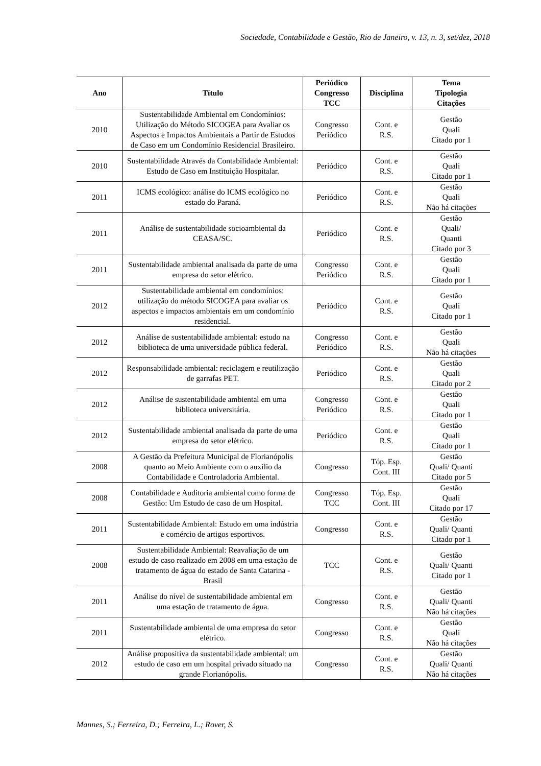Sociedade, Contabilidade e Gestão, Rio de Janeiro, v. 13, n. 3, set/dez, 2018
| Ano | Título | Periódico Congresso TCC | Disciplina | Tema Tipologia Citações |
| --- | --- | --- | --- | --- |
| 2010 | Sustentabilidade Ambiental em Condomínios: Utilização do Método SICOGEA para Avaliar os Aspectos e Impactos Ambientais a Partir de Estudos de Caso em um Condomínio Residencial Brasileiro. | Congresso Periódico | Cont. e R.S. | Gestão Quali Citado por 1 |
| 2010 | Sustentabilidade Através da Contabilidade Ambiental: Estudo de Caso em Instituição Hospitalar. | Periódico | Cont. e R.S. | Gestão Quali Citado por 1 |
| 2011 | ICMS ecológico: análise do ICMS ecológico no estado do Paraná. | Periódico | Cont. e R.S. | Gestão Quali Não há citações |
| 2011 | Análise de sustentabilidade socioambiental da CEASA/SC. | Periódico | Cont. e R.S. | Gestão Quali/ Quanti Citado por 3 |
| 2011 | Sustentabilidade ambiental analisada da parte de uma empresa do setor elétrico. | Congresso Periódico | Cont. e R.S. | Gestão Quali Citado por 1 |
| 2012 | Sustentabilidade ambiental em condomínios: utilização do método SICOGEA para avaliar os aspectos e impactos ambientais em um condomínio residencial. | Periódico | Cont. e R.S. | Gestão Quali Citado por 1 |
| 2012 | Análise de sustentabilidade ambiental: estudo na biblioteca de uma universidade pública federal. | Congresso Periódico | Cont. e R.S. | Gestão Quali Não há citações |
| 2012 | Responsabilidade ambiental: reciclagem e reutilização de garrafas PET. | Periódico | Cont. e R.S. | Gestão Quali Citado por 2 |
| 2012 | Análise de sustentabilidade ambiental em uma biblioteca universitária. | Congresso Periódico | Cont. e R.S. | Gestão Quali Citado por 1 |
| 2012 | Sustentabilidade ambiental analisada da parte de uma empresa do setor elétrico. | Periódico | Cont. e R.S. | Gestão Quali Citado por 1 |
| 2008 | A Gestão da Prefeitura Municipal de Florianópolis quanto ao Meio Ambiente com o auxílio da Contabilidade e Controladoria Ambiental. | Congresso | Tóp. Esp. Cont. III | Gestão Quali/ Quanti Citado por 5 |
| 2008 | Contabilidade e Auditoria ambiental como forma de Gestão: Um Estudo de caso de um Hospital. | Congresso TCC | Tóp. Esp. Cont. III | Gestão Quali Citado por 17 |
| 2011 | Sustentabilidade Ambiental: Estudo em uma indústria e comércio de artigos esportivos. | Congresso | Cont. e R.S. | Gestão Quali/ Quanti Citado por 1 |
| 2008 | Sustentabilidade Ambiental: Reavaliação de um estudo de caso realizado em 2008 em uma estação de tratamento de água do estado de Santa Catarina - Brasil | TCC | Cont. e R.S. | Gestão Quali/ Quanti Citado por 1 |
| 2011 | Análise do nível de sustentabilidade ambiental em uma estação de tratamento de água. | Congresso | Cont. e R.S. | Gestão Quali/ Quanti Não há citações |
| 2011 | Sustentabilidade ambiental de uma empresa do setor elétrico. | Congresso | Cont. e R.S. | Gestão Quali Não há citações |
| 2012 | Análise propositiva da sustentabilidade ambiental: um estudo de caso em um hospital privado situado na grande Florianópolis. | Congresso | Cont. e R.S. | Gestão Quali/ Quanti Não há citações |
Mannes, S.; Ferreira, D.; Ferreira, L.; Rover, S.